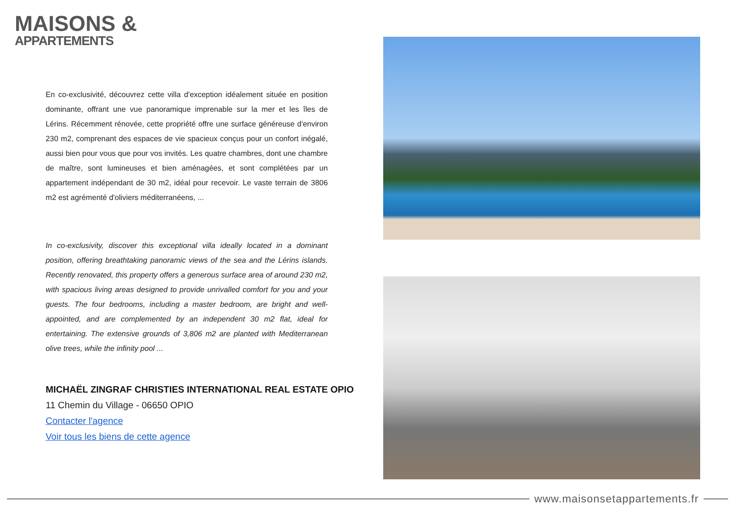MAISONS &
APPARTEMENTS
En co-exclusivité, découvrez cette villa d'exception idéalement située en position dominante, offrant une vue panoramique imprenable sur la mer et les îles de Lérins. Récemment rénovée, cette propriété offre une surface généreuse d'environ 230 m2, comprenant des espaces de vie spacieux conçus pour un confort inégalé, aussi bien pour vous que pour vos invités. Les quatre chambres, dont une chambre de maître, sont lumineuses et bien aménagées, et sont complétées par un appartement indépendant de 30 m2, idéal pour recevoir. Le vaste terrain de 3806 m2 est agrémenté d'oliviers méditerranéens, ...
In co-exclusivity, discover this exceptional villa ideally located in a dominant position, offering breathtaking panoramic views of the sea and the Lérins islands. Recently renovated, this property offers a generous surface area of around 230 m2, with spacious living areas designed to provide unrivalled comfort for you and your guests. The four bedrooms, including a master bedroom, are bright and well-appointed, and are complemented by an independent 30 m2 flat, ideal for entertaining. The extensive grounds of 3,806 m2 are planted with Mediterranean olive trees, while the infinity pool ...
MICHAËL ZINGRAF CHRISTIES INTERNATIONAL REAL ESTATE OPIO
11 Chemin du Village - 06650 OPIO
Contacter l'agence
Voir tous les biens de cette agence
www.maisonsetappartements.fr